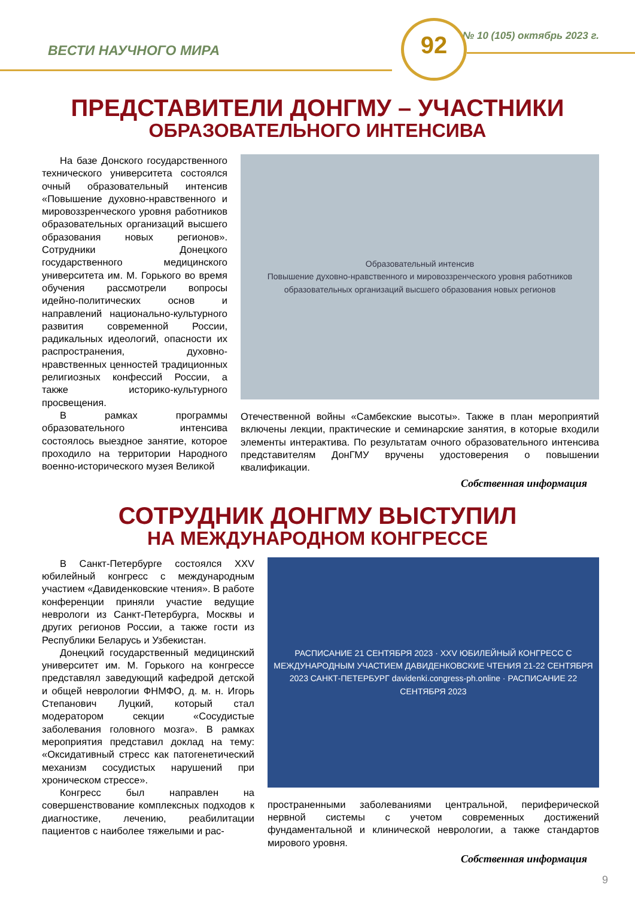ВЕСТИ НАУЧНОГО МИРА
№ 10 (105) октябрь 2023 г.
92
ПРЕДСТАВИТЕЛИ ДОНГМУ – УЧАСТНИКИ
ОБРАЗОВАТЕЛЬНОГО ИНТЕНСИВА
На базе Донского государственного технического университета состоялся очный образовательный интенсив «Повышение духовно-нравственного и мировоззренческого уровня работников образовательных организаций высшего образования новых регионов». Сотрудники Донецкого государственного медицинского университета им. М. Горького во время обучения рассмотрели вопросы идейно-политических основ и направлений национально-культурного развития современной России, радикальных идеологий, опасности их распространения, духовно-нравственных ценностей традиционных религиозных конфессий России, а также историко-культурного просвещения.
В рамках программы образовательного интенсива состоялось выездное занятие, которое проходило на территории Народного военно-исторического музея Великой
Образовательный интенсив
Повышение духовно-нравственного и мировоззренческого уровня работников образовательных организаций высшего образования новых регионов
Отечественной войны «Самбекские высоты». Также в план мероприятий включены лекции, практические и семинарские занятия, в которые входили элементы интерактива. По результатам очного образовательного интенсива представителям ДонГМУ вручены удостоверения о повышении квалификации.
Собственная информация
СОТРУДНИК ДОНГМУ ВЫСТУПИЛ
НА МЕЖДУНАРОДНОМ КОНГРЕССЕ
В Санкт-Петербурге состоялся XXV юбилейный конгресс с международным участием «Давиденковские чтения». В работе конференции приняли участие ведущие неврологи из Санкт-Петербурга, Москвы и других регионов России, а также гости из Республики Беларусь и Узбекистан.
Донецкий государственный медицинский университет им. М. Горького на конгрессе представлял заведующий кафедрой детской и общей неврологии ФНМФО, д. м. н. Игорь Степанович Луцкий, который стал модератором секции «Сосудистые заболевания головного мозга». В рамках мероприятия представил доклад на тему: «Оксидативный стресс как патогенетический механизм сосудистых нарушений при хроническом стрессе».
Конгресс был направлен на совершенствование комплексных подходов к диагностике, лечению, реабилитации пациентов с наиболее тяжелыми и рас-
РАСПИСАНИЕ 21 СЕНТЯБРЯ 2023 · XXV ЮБИЛЕЙНЫЙ КОНГРЕСС С МЕЖДУНАРОДНЫМ УЧАСТИЕМ ДАВИДЕНКОВСКИЕ ЧТЕНИЯ 21-22 СЕНТЯБРЯ 2023 САНКТ-ПЕТЕРБУРГ davidenki.congress-ph.online · РАСПИСАНИЕ 22 СЕНТЯБРЯ 2023
пространенными заболеваниями центральной, периферической нервной системы с учетом современных достижений фундаментальной и клинической неврологии, а также стандартов мирового уровня.
Собственная информация
9